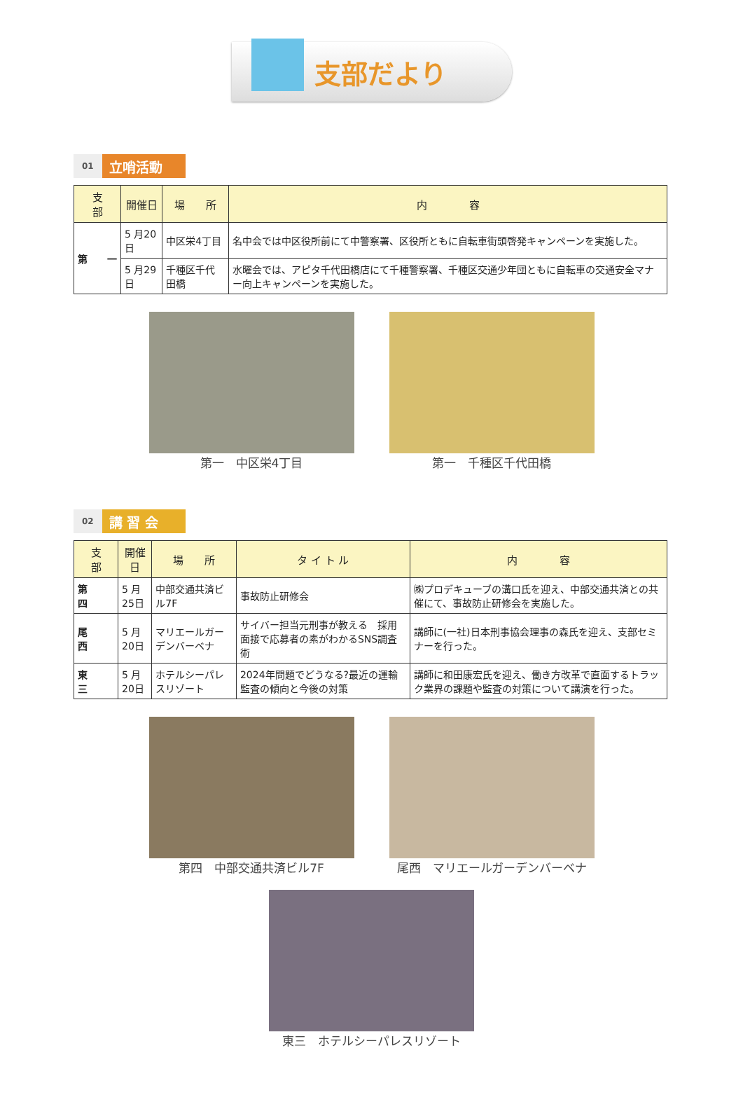支部だより
01 立哨活動
| 支 部 | 開催日 | 場 所 | 内 容 |
| --- | --- | --- | --- |
| 第 一 | 5 月20日 | 中区栄4丁目 | 名中会では中区役所前にて中警察署、区役所ともに自転車街頭啓発キャンペーンを実施した。 |
| | 5 月29日 | 千種区千代田橋 | 水曜会では、アピタ千代田橋店にて千種警察署、千種区交通少年団ともに自転車の交通安全マナー向上キャンペーンを実施した。 |
第一　中区栄4丁目 第一　千種区千代田橋
02 講 習 会
| 支 部 | 開催日 | 場 所 | タ イ ト ル | 内 容 |
| --- | --- | --- | --- | --- |
| 第 四 | 5 月25日 | 中部交通共済ビル7F | 事故防止研修会 | ㈱プロデキューブの溝口氏を迎え、中部交通共済との共催にて、事故防止研修会を実施した。 |
| 尾 西 | 5 月20日 | マリエールガーデンバーベナ | サイバー担当元刑事が教える 採用面接で応募者の素がわかるSNS調査術 | 講師に(一社)日本刑事協会理事の森氏を迎え、支部セミナーを行った。 |
| 東 三 | 5 月20日 | ホテルシーパレスリゾート | 2024年問題でどうなる?最近の運輸監査の傾向と今後の対策 | 講師に和田康宏氏を迎え、働き方改革で直面するトラック業界の課題や監査の対策について講演を行った。 |
第四　中部交通共済ビル7F 尾西　マリエールガーデンバーベナ
東三　ホテルシーパレスリゾート